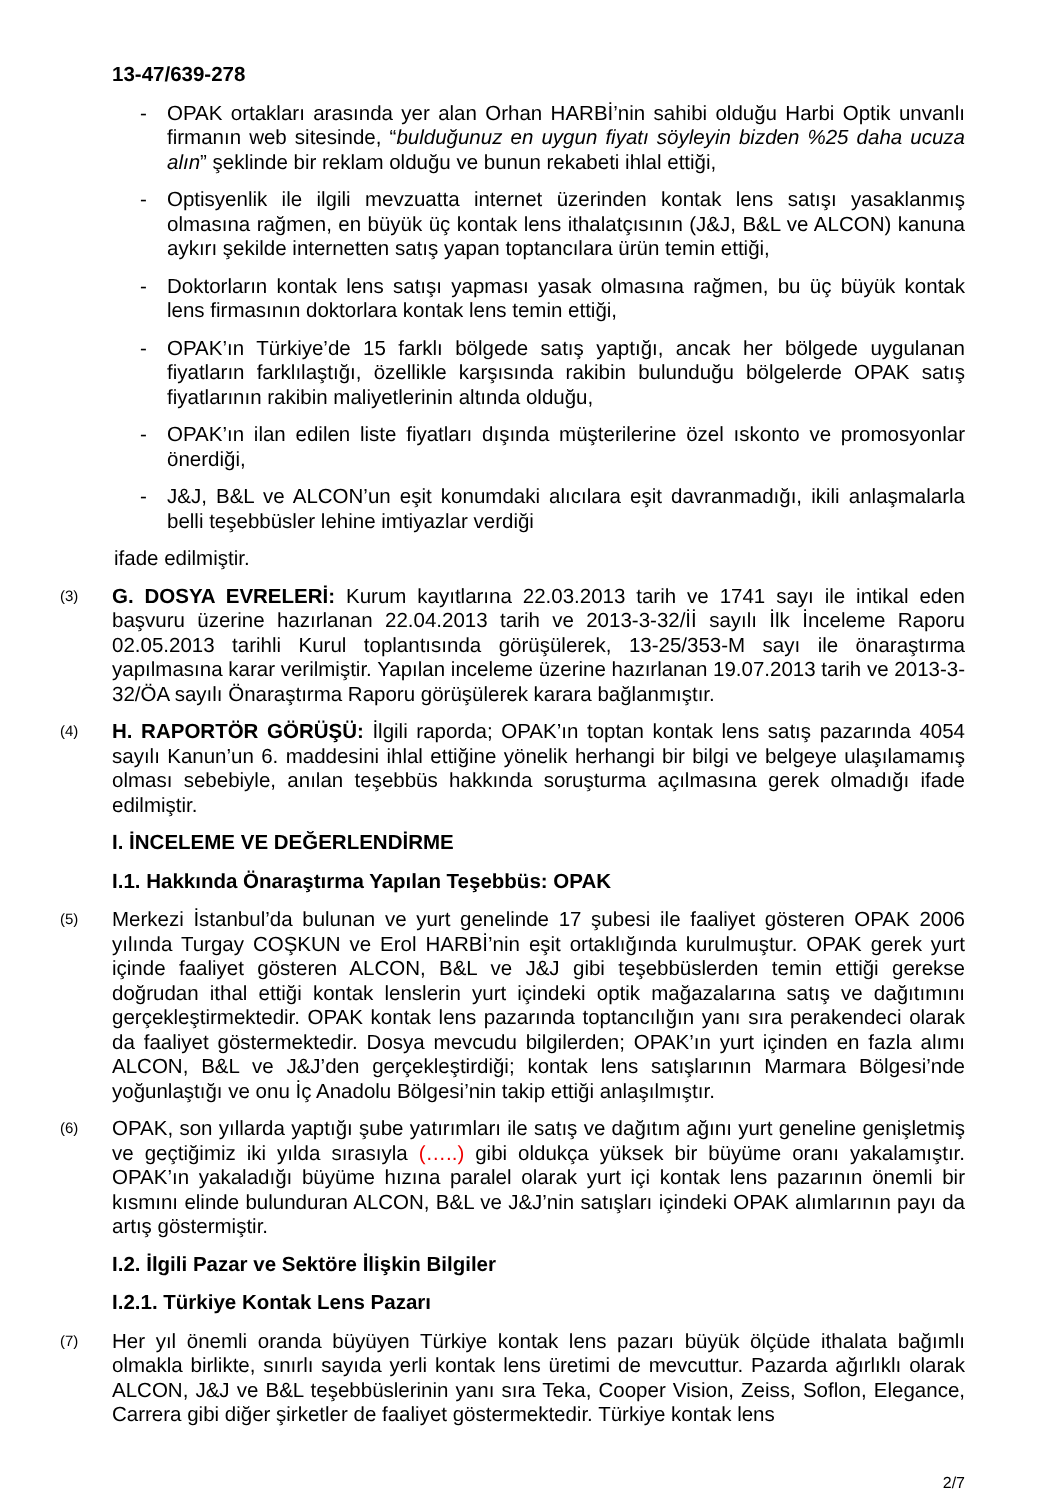13-47/639-278
- OPAK ortakları arasında yer alan Orhan HARBİ’nin sahibi olduğu Harbi Optik unvanlı firmanın web sitesinde, “bulduğunuz en uygun fiyatı söyleyin bizden %25 daha ucuza alın” şeklinde bir reklam olduğu ve bunun rekabeti ihlal ettiği,
- Optisyenlik ile ilgili mevzuatta internet üzerinden kontak lens satışı yasaklanmış olmasına rağmen, en büyük üç kontak lens ithalatçısının (J&J, B&L ve ALCON) kanuna aykırı şekilde internetten satış yapan toptancılara ürün temin ettiği,
- Doktorların kontak lens satışı yapması yasak olmasına rağmen, bu üç büyük kontak lens firmasının doktorlara kontak lens temin ettiği,
- OPAK’ın Türkiye’de 15 farklı bölgede satış yaptığı, ancak her bölgede uygulanan fiyatların farklılaştığı, özellikle karşısında rakibin bulunduğu bölgelerde OPAK satış fiyatlarının rakibin maliyetlerinin altında olduğu,
- OPAK’ın ilan edilen liste fiyatları dışında müşterilerine özel ıskonto ve promosyonlar önerdiği,
- J&J, B&L ve ALCON’un eşit konumdaki alıcılara eşit davranmadığı, ikili anlaşmalarla belli teşebbüsler lehine imtiyazlar verdiği
ifade edilmiştir.
(3)
G. DOSYA EVRELERİ: Kurum kayıtlarına 22.03.2013 tarih ve 1741 sayı ile intikal eden başvuru üzerine hazırlanan 22.04.2013 tarih ve 2013-3-32/İİ sayılı İlk İnceleme Raporu 02.05.2013 tarihli Kurul toplantısında görüşülerek, 13-25/353-M sayı ile önaraştırma yapılmasına karar verilmiştir. Yapılan inceleme üzerine hazırlanan 19.07.2013 tarih ve 2013-3-32/ÖA sayılı Önaraştırma Raporu görüşülerek karara bağlanmıştır.
(4)
H. RAPORTÖR GÖRÜŞÜ: İlgili raporda; OPAK’ın toptan kontak lens satış pazarında 4054 sayılı Kanun’un 6. maddesini ihlal ettiğine yönelik herhangi bir bilgi ve belgeye ulaşılamamış olması sebebiyle, anılan teşebbüs hakkında soruşturma açılmasına gerek olmadığı ifade edilmiştir.
I. İNCELEME VE DEĞERLENDİRME
I.1. Hakkında Önaraştırma Yapılan Teşebbüs: OPAK
(5)
Merkezi İstanbul’da bulunan ve yurt genelinde 17 şubesi ile faaliyet gösteren OPAK 2006 yılında Turgay COŞKUN ve Erol HARBİ’nin eşit ortaklığında kurulmuştur. OPAK gerek yurt içinde faaliyet gösteren ALCON, B&L ve J&J gibi teşebbüslerden temin ettiği gerekse doğrudan ithal ettiği kontak lenslerin yurt içindeki optik mağazalarına satış ve dağıtımını gerçekleştirmektedir. OPAK kontak lens pazarında toptancılığın yanı sıra perakendeci olarak da faaliyet göstermektedir. Dosya mevcudu bilgilerden; OPAK’ın yurt içinden en fazla alımı ALCON, B&L ve J&J’den gerçekleştirdiği; kontak lens satışlarının Marmara Bölgesi’nde yoğunlaştığı ve onu İç Anadolu Bölgesi’nin takip ettiği anlaşılmıştır.
(6)
OPAK, son yıllarda yaptığı şube yatırımları ile satış ve dağıtım ağını yurt geneline genişletmiş ve geçtiğimiz iki yılda sırasıyla (…..) gibi oldukça yüksek bir büyüme oranı yakalamıştır. OPAK’ın yakaladığı büyüme hızına paralel olarak yurt içi kontak lens pazarının önemli bir kısmını elinde bulunduran ALCON, B&L ve J&J’nin satışları içindeki OPAK alımlarının payı da artış göstermiştir.
I.2. İlgili Pazar ve Sektöre İlişkin Bilgiler
I.2.1. Türkiye Kontak Lens Pazarı
(7)
Her yıl önemli oranda büyüyen Türkiye kontak lens pazarı büyük ölçüde ithalata bağımlı olmakla birlikte, sınırlı sayıda yerli kontak lens üretimi de mevcuttur. Pazarda ağırlıklı olarak ALCON, J&J ve B&L teşebbüslerinin yanı sıra Teka, Cooper Vision, Zeiss, Soflon, Elegance, Carrera gibi diğer şirketler de faaliyet göstermektedir. Türkiye kontak lens
2/7